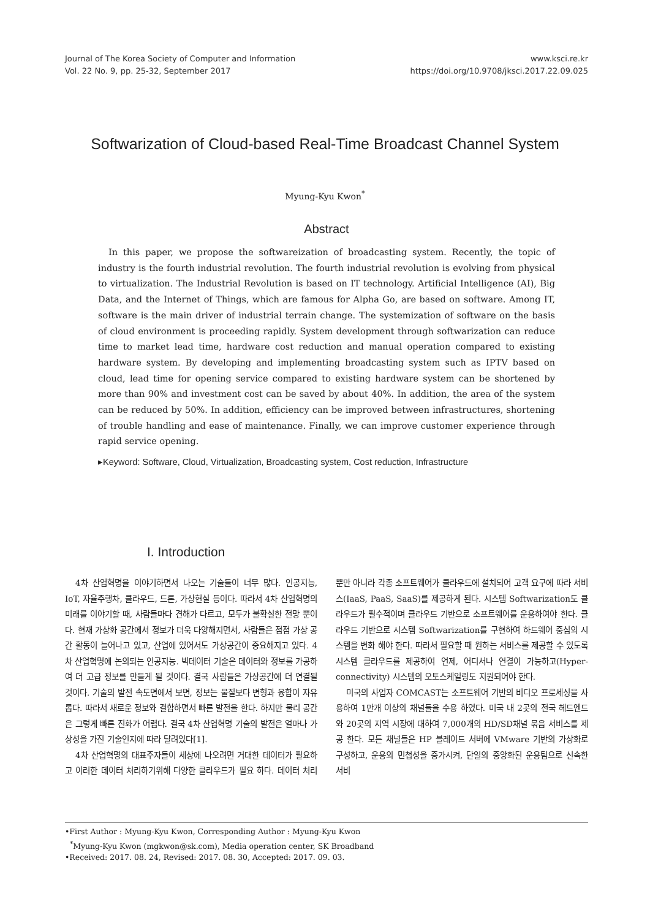Journal of The Korea Society of Computer and Information
Vol. 22 No. 9, pp. 25-32, September 2017
www.ksci.re.kr
https://doi.org/10.9708/jksci.2017.22.09.025
Softwarization of Cloud-based Real-Time Broadcast Channel System
Myung-Kyu Kwon<sup>*</sup>
Abstract
In this paper, we propose the softwareization of broadcasting system. Recently, the topic of industry is the fourth industrial revolution. The fourth industrial revolution is evolving from physical to virtualization. The Industrial Revolution is based on IT technology. Artificial Intelligence (AI), Big Data, and the Internet of Things, which are famous for Alpha Go, are based on software. Among IT, software is the main driver of industrial terrain change. The systemization of software on the basis of cloud environment is proceeding rapidly. System development through softwarization can reduce time to market lead time, hardware cost reduction and manual operation compared to existing hardware system. By developing and implementing broadcasting system such as IPTV based on cloud, lead time for opening service compared to existing hardware system can be shortened by more than 90% and investment cost can be saved by about 40%. In addition, the area of the system can be reduced by 50%. In addition, efficiency can be improved between infrastructures, shortening of trouble handling and ease of maintenance. Finally, we can improve customer experience through rapid service opening.
▸Keyword: Software, Cloud, Virtualization, Broadcasting system, Cost reduction, Infrastructure
I. Introduction
4차 산업혁명을 이야기하면서 나오는 기술들이 너무 많다. 인공지능, IoT, 자율주행차, 클라우드, 드론, 가상현실 등이다. 따라서 4차 산업혁명의 미래를 이야기할 때, 사람들마다 견해가 다르고, 모두가 불확실한 전망 뿐이다. 현재 가상화 공간에서 정보가 더욱 다양해지면서, 사람들은 점점 가상 공간 활동이 늘어나고 있고, 산업에 있어서도 가상공간이 중요해지고 있다. 4차 산업혁명에 논의되는 인공지능. 빅데이터 기술은 데이터와 정보를 가공하여 더 고급 정보를 만들게 될 것이다. 결국 사람들은 가상공간에 더 연결될 것이다. 기술의 발전 속도면에서 보면, 정보는 물질보다 변형과 융합이 자유롭다. 따라서 새로운 정보와 결합하면서 빠른 발전을 한다. 하지만 물리 공간은 그렇게 빠른 진화가 어렵다. 결국 4차 산업혁명 기술의 발전은 얼마나 가상성을 가진 기술인지에 따라 달려있다[1].
4차 산업혁명의 대표주자들이 세상에 나오려면 거대한 데이터가 필요하고 이러한 데이터 처리하기위해 다양한 클라우드가 필요 하다. 데이터 처리뿐만 아니라 각종 소프트웨어가 클라우드에 설치되어 고객 요구에 따라 서비스(IaaS, PaaS, SaaS)를 제공하게 된다. 시스템 Softwarization도 클라우드가 필수적이며 클라우드 기반으로 소프트웨어를 운용하여야 한다. 클라우드 기반으로 시스템 Softwarization를 구현하여 하드웨어 중심의 시스템을 변화 해야 한다. 따라서 필요할 때 원하는 서비스를 제공할 수 있도록 시스템 클라우드를 제공하여 언제, 어디서나 연결이 가능하고(Hyper-connectivity) 시스템의 오토스케일링도 지원되어야 한다.
미국의 사업자 COMCAST는 소프트웨어 기반의 비디오 프로세싱을 사용하여 1만개 이상의 채널들을 수용 하였다. 미국 내 2곳의 전국 헤드엔드와 20곳의 지역 시장에 대하여 7,000개의 HD/SD채널 묶음 서비스를 제공 한다. 모든 채널들은 HP 블레이드 서버에 VMware 기반의 가상화로 구성하고, 운용의 민첩성을 증가시켜, 단일의 중앙화된 운용팀으로 신속한 서비
•First Author : Myung-Kyu Kwon, Corresponding Author : Myung-Kyu Kwon
<sup>*</sup> Myung-Kyu Kwon (mgkwon@sk.com), Media operation center, SK Broadband
•Received: 2017. 08. 24, Revised: 2017. 08. 30, Accepted: 2017. 09. 03.